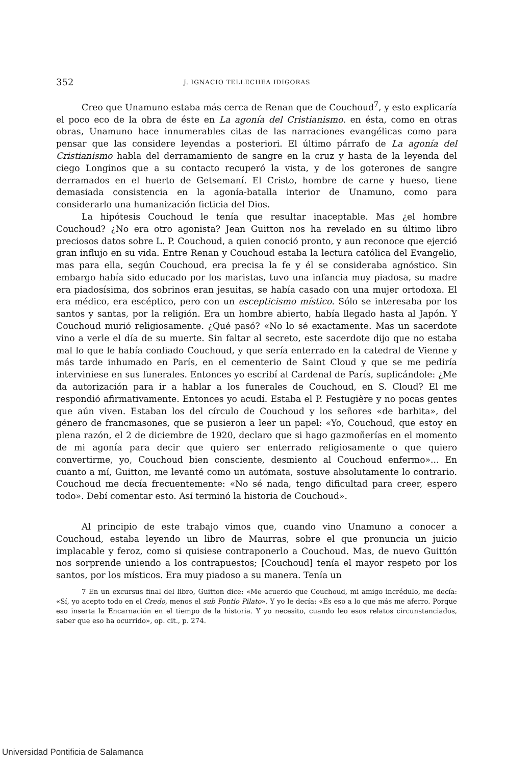352 J. IGNACIO TELLECHEA IDIGORAS
Creo que Unamuno estaba más cerca de Renan que de Couchoud<sup>7</sup>, y esto explicaría el poco eco de la obra de éste en La agonía del Cristianismo. en ésta, como en otras obras, Unamuno hace innumerables citas de las narraciones evangélicas como para pensar que las considere leyendas a posteriori. El último párrafo de La agonía del Cristianismo habla del derramamiento de sangre en la cruz y hasta de la leyenda del ciego Longinos que a su contacto recuperó la vista, y de los goterones de sangre derramados en el huerto de Getsemaní. El Cristo, hombre de carne y hueso, tiene demasiada consistencia en la agonía-batalla interior de Unamuno, como para considerarlo una humanización ficticia del Dios.
La hipótesis Couchoud le tenía que resultar inaceptable. Mas ¿el hombre Couchoud? ¿No era otro agonista? Jean Guitton nos ha revelado en su último libro preciosos datos sobre L. P. Couchoud, a quien conoció pronto, y aun reconoce que ejerció gran influjo en su vida. Entre Renan y Couchoud estaba la lectura católica del Evangelio, mas para ella, según Couchoud, era precisa la fe y él se consideraba agnóstico. Sin embargo había sido educado por los maristas, tuvo una infancia muy piadosa, su madre era piadosísima, dos sobrinos eran jesuitas, se había casado con una mujer ortodoxa. El era médico, era escéptico, pero con un escepticismo místico. Sólo se interesaba por los santos y santas, por la religión. Era un hombre abierto, había llegado hasta al Japón. Y Couchoud murió religiosamente. ¿Qué pasó? «No lo sé exactamente. Mas un sacerdote vino a verle el día de su muerte. Sin faltar al secreto, este sacerdote dijo que no estaba mal lo que le había confiado Couchoud, y que sería enterrado en la catedral de Vienne y más tarde inhumado en París, en el cementerio de Saint Cloud y que se me pediría interviniese en sus funerales. Entonces yo escribí al Cardenal de París, suplicándole: ¿Me da autorización para ir a hablar a los funerales de Couchoud, en S. Cloud? El me respondió afirmativamente. Entonces yo acudí. Estaba el P. Festugière y no pocas gentes que aún viven. Estaban los del círculo de Couchoud y los señores «de barbita», del género de francmasones, que se pusieron a leer un papel: «Yo, Couchoud, que estoy en plena razón, el 2 de diciembre de 1920, declaro que si hago gazmoñerías en el momento de mi agonía para decir que quiero ser enterrado religiosamente o que quiero convertirme, yo, Couchoud bien consciente, desmiento al Couchoud enfermo»... En cuanto a mí, Guitton, me levanté como un autómata, sostuve absolutamente lo contrario. Couchoud me decía frecuentemente: «No sé nada, tengo dificultad para creer, espero todo». Debí comentar esto. Así terminó la historia de Couchoud».
Al principio de este trabajo vimos que, cuando vino Unamuno a conocer a Couchoud, estaba leyendo un libro de Maurras, sobre el que pronuncia un juicio implacable y feroz, como si quisiese contraponerlo a Couchoud. Mas, de nuevo Guittón nos sorprende uniendo a los contrapuestos; [Couchoud] tenía el mayor respeto por los santos, por los místicos. Era muy piadoso a su manera. Tenía un
7 En un excursus final del libro, Guitton dice: «Me acuerdo que Couchoud, mi amigo incrédulo, me decía: «Sí, yo acepto todo en el Credo, menos el sub Pontio Pilato». Y yo le decía: «Es eso a lo que más me aferro. Porque eso inserta la Encarnación en el tiempo de la historia. Y yo necesito, cuando leo esos relatos circunstanciados, saber que eso ha ocurrido», op. cit., p. 274.
Universidad Pontificia de Salamanca